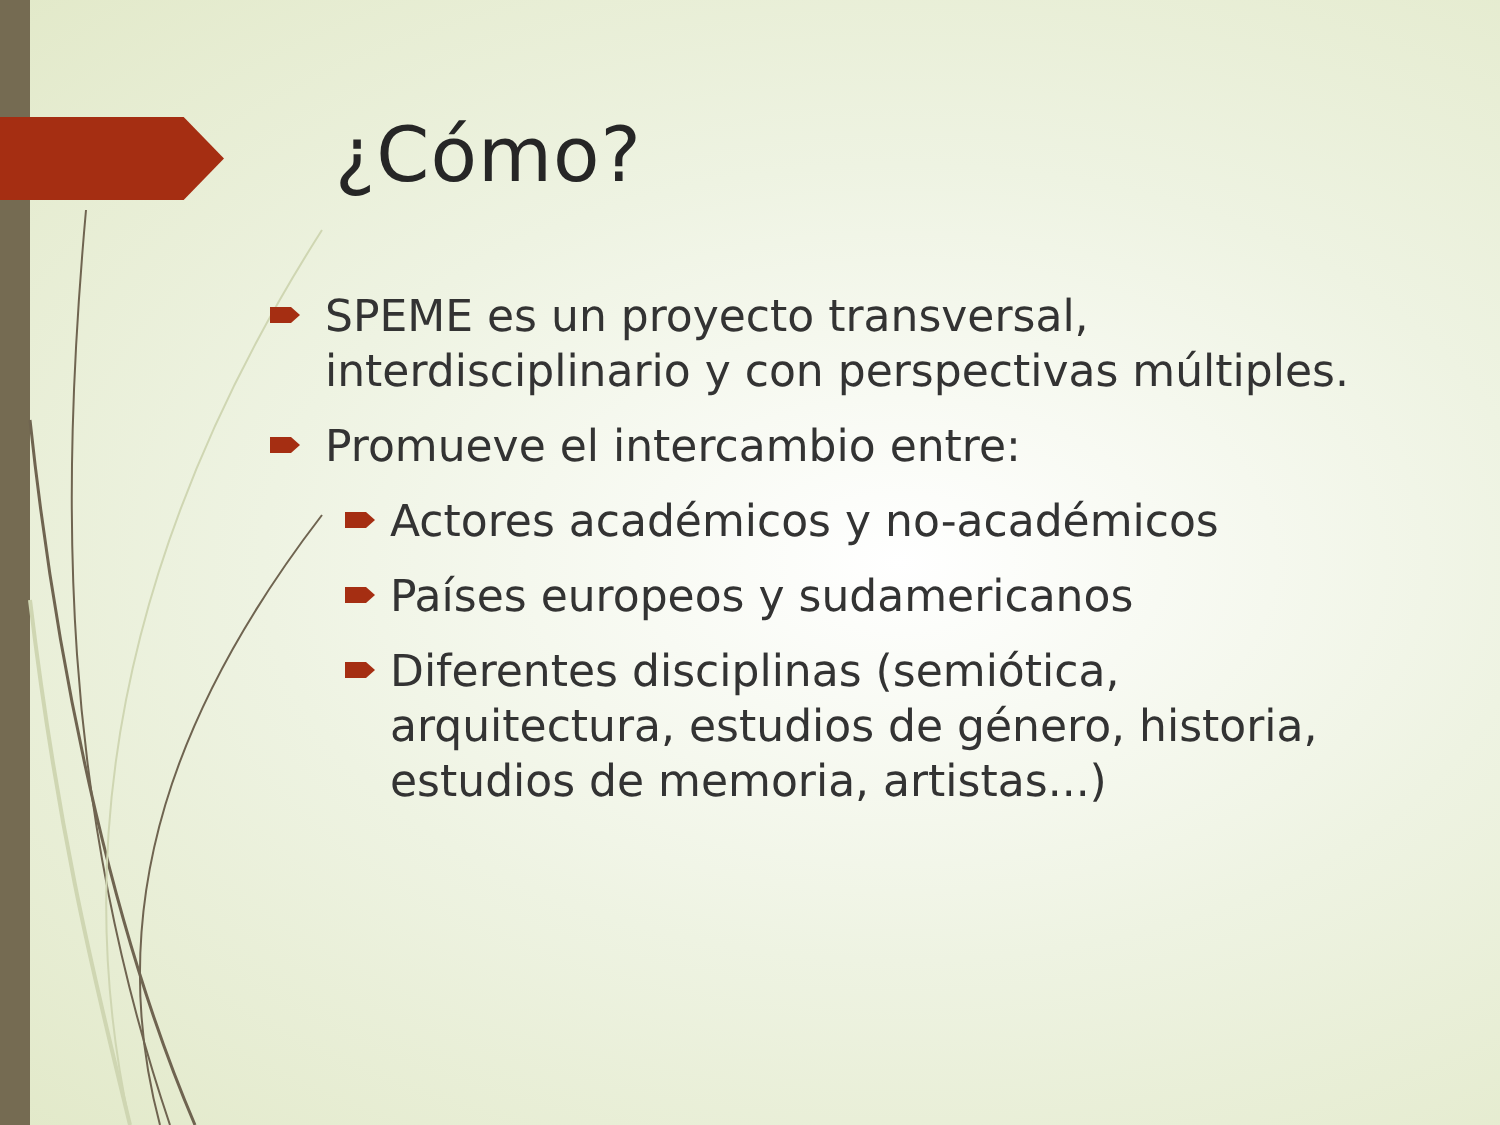¿Cómo?
SPEME es un proyecto transversal, interdisciplinario y con perspectivas múltiples.
Promueve el intercambio entre:
Actores académicos y no-académicos
Países europeos y sudamericanos
Diferentes disciplinas (semiótica, arquitectura, estudios de género, historia, estudios de memoria, artistas...)